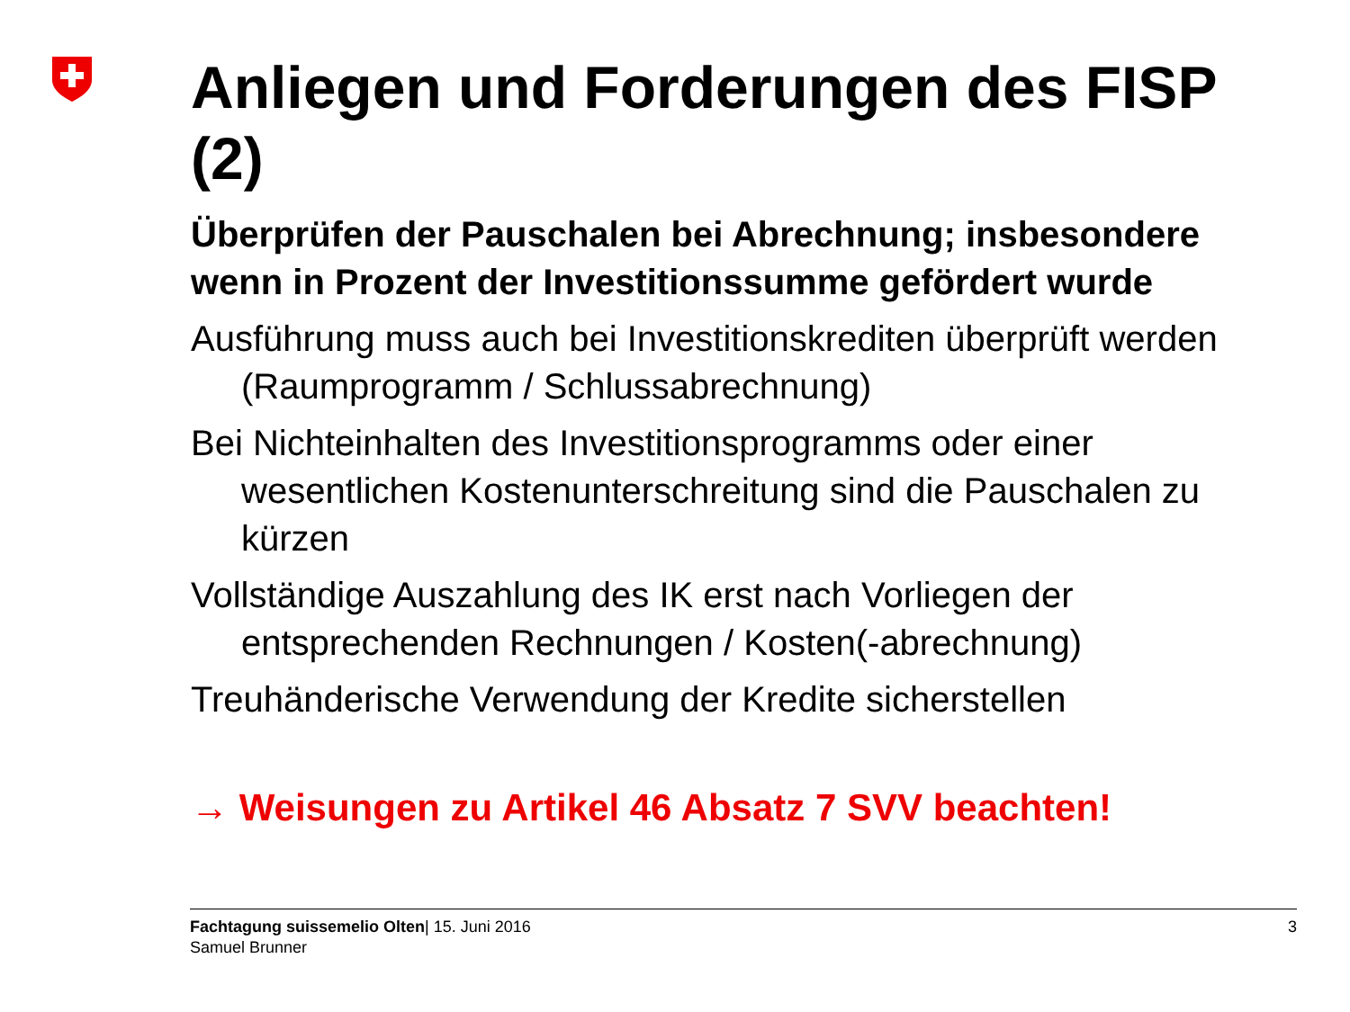Anliegen und Forderungen des FISP (2)
Überprüfen der Pauschalen bei Abrechnung; insbesondere wenn in Prozent der Investitionssumme gefördert wurde
Ausführung muss auch bei Investitionskrediten überprüft werden (Raumprogramm / Schlussabrechnung)
Bei Nichteinhalten des Investitionsprogramms oder einer wesentlichen Kostenunterschreitung sind die Pauschalen zu kürzen
Vollständige Auszahlung des IK erst nach Vorliegen der entsprechenden Rechnungen / Kosten(-abrechnung)
Treuhänderische Verwendung der Kredite sicherstellen
→ Weisungen zu Artikel 46 Absatz 7 SVV beachten!
Fachtagung suissemelio Olten| 15. Juni 2016
Samuel Brunner
3